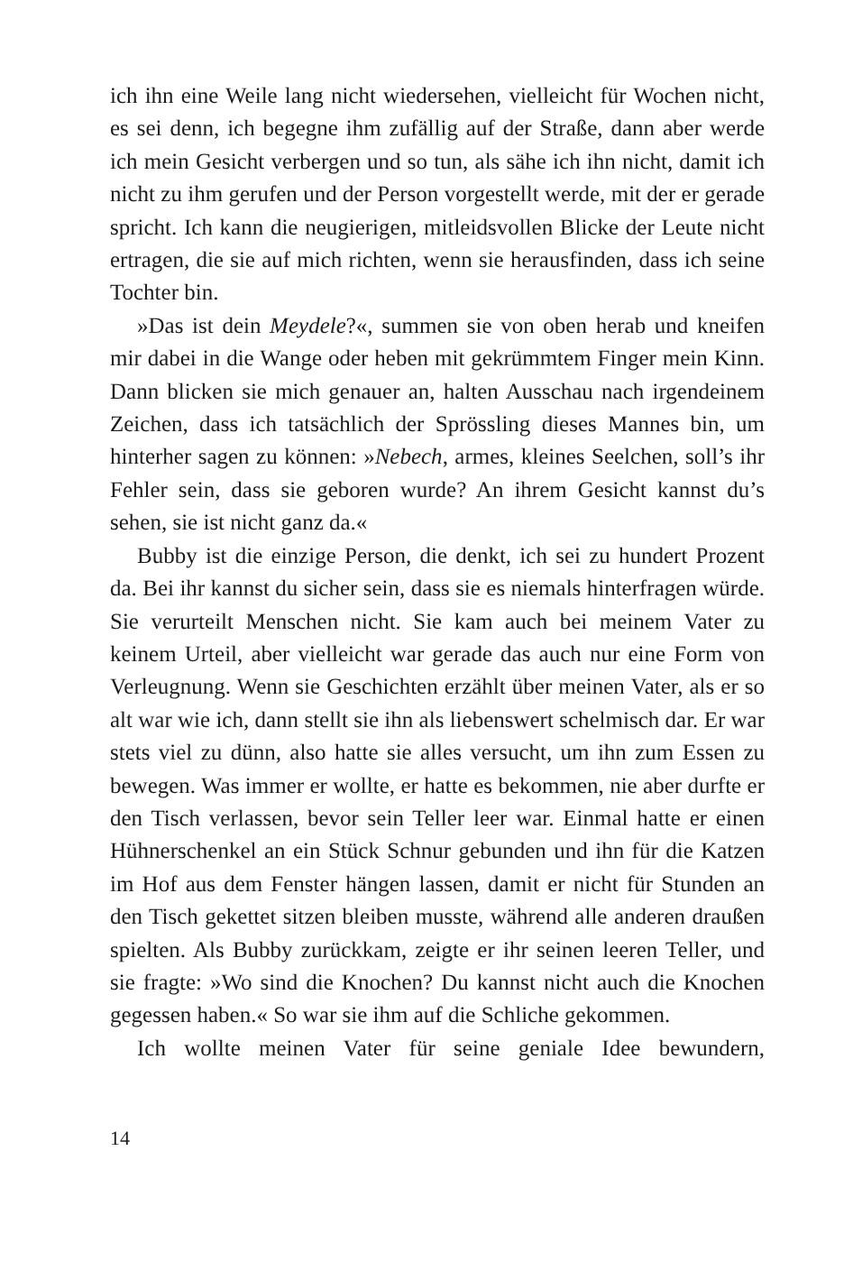ich ihn eine Weile lang nicht wiedersehen, vielleicht für Wochen nicht, es sei denn, ich begegne ihm zufällig auf der Straße, dann aber werde ich mein Gesicht verbergen und so tun, als sähe ich ihn nicht, damit ich nicht zu ihm gerufen und der Person vorgestellt werde, mit der er gerade spricht. Ich kann die neugierigen, mitleidsvollen Blicke der Leute nicht ertragen, die sie auf mich richten, wenn sie herausfinden, dass ich seine Tochter bin.
»Das ist dein Meydele?«, summen sie von oben herab und kneifen mir dabei in die Wange oder heben mit gekrümmtem Finger mein Kinn. Dann blicken sie mich genauer an, halten Ausschau nach irgendeinem Zeichen, dass ich tatsächlich der Sprössling dieses Mannes bin, um hinterher sagen zu können: »Nebech, armes, kleines Seelchen, soll’s ihr Fehler sein, dass sie geboren wurde? An ihrem Gesicht kannst du’s sehen, sie ist nicht ganz da.«
Bubby ist die einzige Person, die denkt, ich sei zu hundert Prozent da. Bei ihr kannst du sicher sein, dass sie es niemals hinterfragen würde. Sie verurteilt Menschen nicht. Sie kam auch bei meinem Vater zu keinem Urteil, aber vielleicht war gerade das auch nur eine Form von Verleugnung. Wenn sie Geschichten erzählt über meinen Vater, als er so alt war wie ich, dann stellt sie ihn als liebenswert schelmisch dar. Er war stets viel zu dünn, also hatte sie alles versucht, um ihn zum Essen zu bewegen. Was immer er wollte, er hatte es bekommen, nie aber durfte er den Tisch verlassen, bevor sein Teller leer war. Einmal hatte er einen Hühnerschenkel an ein Stück Schnur gebunden und ihn für die Katzen im Hof aus dem Fenster hängen lassen, damit er nicht für Stunden an den Tisch gekettet sitzen bleiben musste, während alle anderen draußen spielten. Als Bubby zurückkam, zeigte er ihr seinen leeren Teller, und sie fragte: »Wo sind die Knochen? Du kannst nicht auch die Knochen gegessen haben.« So war sie ihm auf die Schliche gekommen.
Ich wollte meinen Vater für seine geniale Idee bewundern,
14